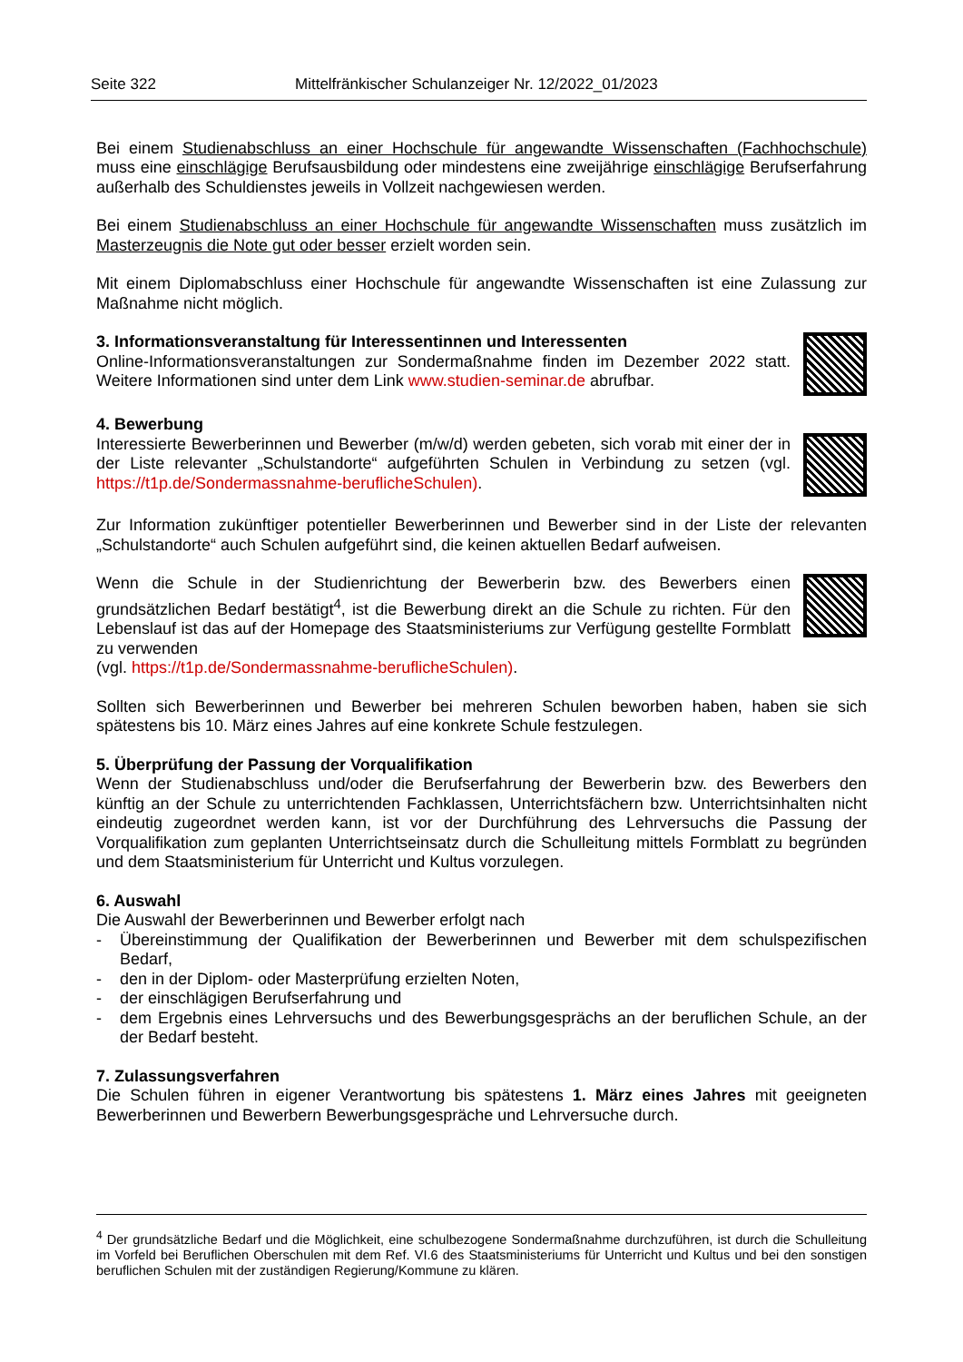Seite 322 Mittelfränkischer Schulanzeiger Nr. 12/2022_01/2023
Bei einem Studienabschluss an einer Hochschule für angewandte Wissenschaften (Fachhochschule) muss eine einschlägige Berufsausbildung oder mindestens eine zweijährige einschlägige Berufserfahrung außerhalb des Schuldienstes jeweils in Vollzeit nachgewiesen werden.
Bei einem Studienabschluss an einer Hochschule für angewandte Wissenschaften muss zusätzlich im Masterzeugnis die Note gut oder besser erzielt worden sein.
Mit einem Diplomabschluss einer Hochschule für angewandte Wissenschaften ist eine Zulassung zur Maßnahme nicht möglich.
3. Informationsveranstaltung für Interessentinnen und Interessenten
Online-Informationsveranstaltungen zur Sondermaßnahme finden im Dezember 2022 statt. Weitere Informationen sind unter dem Link www.studien-seminar.de abrufbar.
4. Bewerbung
Interessierte Bewerberinnen und Bewerber (m/w/d) werden gebeten, sich vorab mit einer der in der Liste relevanter „Schulstandorte“ aufgeführten Schulen in Verbindung zu setzen (vgl. https://t1p.de/Sondermassnahme-beruflicheSchulen).
Zur Information zukünftiger potentieller Bewerberinnen und Bewerber sind in der Liste der relevanten „Schulstandorte“ auch Schulen aufgeführt sind, die keinen aktuellen Bedarf aufweisen.
Wenn die Schule in der Studienrichtung der Bewerberin bzw. des Bewerbers einen grundsätzlichen Bedarf bestätigt<sup>4</sup>, ist die Bewerbung direkt an die Schule zu richten. Für den Lebenslauf ist das auf der Homepage des Staatsministeriums zur Verfügung gestellte Formblatt zu verwenden
(vgl. https://t1p.de/Sondermassnahme-beruflicheSchulen).
Sollten sich Bewerberinnen und Bewerber bei mehreren Schulen beworben haben, haben sie sich spätestens bis 10. März eines Jahres auf eine konkrete Schule festzulegen.
5. Überprüfung der Passung der Vorqualifikation
Wenn der Studienabschluss und/oder die Berufserfahrung der Bewerberin bzw. des Bewerbers den künftig an der Schule zu unterrichtenden Fachklassen, Unterrichtsfächern bzw. Unterrichtsinhalten nicht eindeutig zugeordnet werden kann, ist vor der Durchführung des Lehrversuchs die Passung der Vorqualifikation zum geplanten Unterrichtseinsatz durch die Schulleitung mittels Formblatt zu begründen und dem Staatsministerium für Unterricht und Kultus vorzulegen.
6. Auswahl
Die Auswahl der Bewerberinnen und Bewerber erfolgt nach
- Übereinstimmung der Qualifikation der Bewerberinnen und Bewerber mit dem schulspezifischen Bedarf,
- den in der Diplom- oder Masterprüfung erzielten Noten,
- der einschlägigen Berufserfahrung und
- dem Ergebnis eines Lehrversuchs und des Bewerbungsgesprächs an der beruflichen Schule, an der der Bedarf besteht.
7. Zulassungsverfahren
Die Schulen führen in eigener Verantwortung bis spätestens 1. März eines Jahres mit geeigneten Bewerberinnen und Bewerbern Bewerbungsgespräche und Lehrversuche durch.
<sup>4</sup> Der grundsätzliche Bedarf und die Möglichkeit, eine schulbezogene Sondermaßnahme durchzuführen, ist durch die Schulleitung im Vorfeld bei Beruflichen Oberschulen mit dem Ref. VI.6 des Staatsministeriums für Unterricht und Kultus und bei den sonstigen beruflichen Schulen mit der zuständigen Regierung/Kommune zu klären.